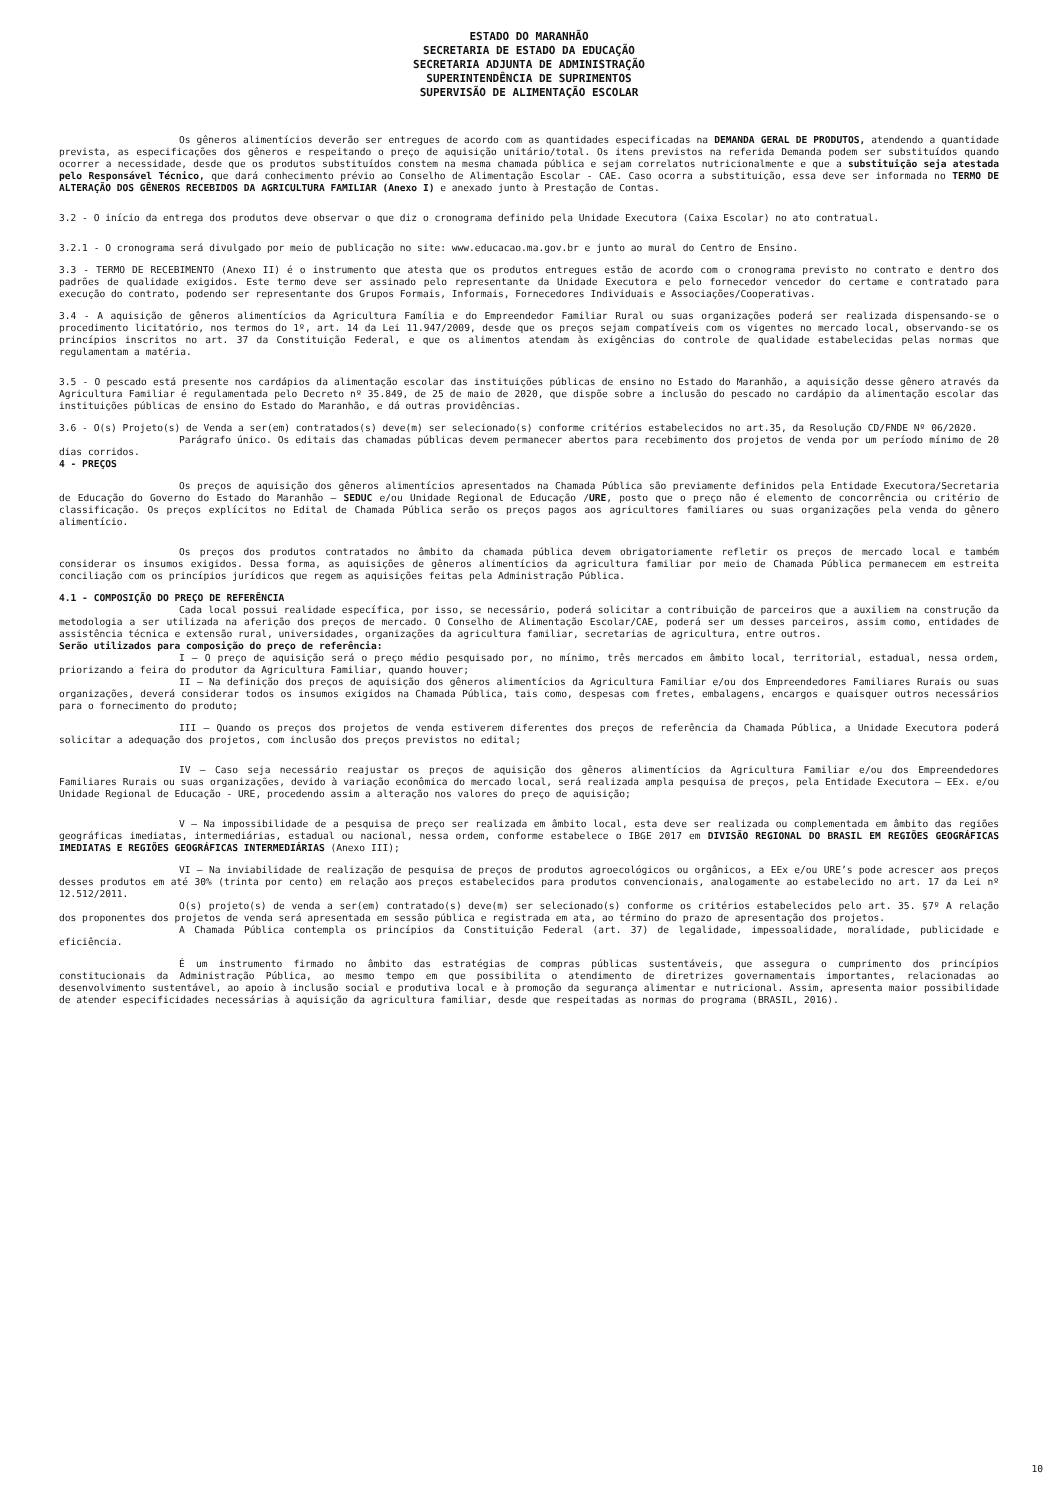ESTADO DO MARANHÃO
SECRETARIA DE ESTADO DA EDUCAÇÃO
SECRETARIA ADJUNTA DE ADMINISTRAÇÃO
SUPERINTENDÊNCIA DE SUPRIMENTOS
SUPERVISÃO DE ALIMENTAÇÃO ESCOLAR
Os gêneros alimentícios deverão ser entregues de acordo com as quantidades especificadas na DEMANDA GERAL DE PRODUTOS, atendendo a quantidade prevista, as especificações dos gêneros e respeitando o preço de aquisição unitário/total. Os itens previstos na referida Demanda podem ser substituídos quando ocorrer a necessidade, desde que os produtos substituídos constem na mesma chamada pública e sejam correlatos nutricionalmente e que a substituição seja atestada pelo Responsável Técnico, que dará conhecimento prévio ao Conselho de Alimentação Escolar - CAE. Caso ocorra a substituição, essa deve ser informada no TERMO DE ALTERAÇÃO DOS GÊNEROS RECEBIDOS DA AGRICULTURA FAMILIAR (Anexo I) e anexado junto à Prestação de Contas.
3.2 - O início da entrega dos produtos deve observar o que diz o cronograma definido pela Unidade Executora (Caixa Escolar) no ato contratual.
3.2.1 - O cronograma será divulgado por meio de publicação no site: www.educacao.ma.gov.br e junto ao mural do Centro de Ensino.
3.3 - TERMO DE RECEBIMENTO (Anexo II) é o instrumento que atesta que os produtos entregues estão de acordo com o cronograma previsto no contrato e dentro dos padrões de qualidade exigidos. Este termo deve ser assinado pelo representante da Unidade Executora e pelo fornecedor vencedor do certame e contratado para execução do contrato, podendo ser representante dos Grupos Formais, Informais, Fornecedores Individuais e Associações/Cooperativas.
3.4 - A aquisição de gêneros alimentícios da Agricultura Família e do Empreendedor Familiar Rural ou suas organizações poderá ser realizada dispensando-se o procedimento licitatório, nos termos do 1º, art. 14 da Lei 11.947/2009, desde que os preços sejam compatíveis com os vigentes no mercado local, observando-se os princípios inscritos no art. 37 da Constituição Federal, e que os alimentos atendam às exigências do controle de qualidade estabelecidas pelas normas que regulamentam a matéria.
3.5 - O pescado está presente nos cardápios da alimentação escolar das instituições públicas de ensino no Estado do Maranhão, a aquisição desse gênero através da Agricultura Familiar é regulamentada pelo Decreto nº 35.849, de 25 de maio de 2020, que dispõe sobre a inclusão do pescado no cardápio da alimentação escolar das instituições públicas de ensino do Estado do Maranhão, e dá outras providências.
3.6 - O(s) Projeto(s) de Venda a ser(em) contratados(s) deve(m) ser selecionado(s) conforme critérios estabelecidos no art.35, da Resolução CD/FNDE Nº 06/2020.
Parágrafo único. Os editais das chamadas públicas devem permanecer abertos para recebimento dos projetos de venda por um período mínimo de 20 dias corridos.
4 - PREÇOS
Os preços de aquisição dos gêneros alimentícios apresentados na Chamada Pública são previamente definidos pela Entidade Executora/Secretaria de Educação do Governo do Estado do Maranhão – SEDUC e/ou Unidade Regional de Educação /URE, posto que o preço não é elemento de concorrência ou critério de classificação. Os preços explícitos no Edital de Chamada Pública serão os preços pagos aos agricultores familiares ou suas organizações pela venda do gênero alimentício.
Os preços dos produtos contratados no âmbito da chamada pública devem obrigatoriamente refletir os preços de mercado local e também considerar os insumos exigidos. Dessa forma, as aquisições de gêneros alimentícios da agricultura familiar por meio de Chamada Pública permanecem em estreita conciliação com os princípios jurídicos que regem as aquisições feitas pela Administração Pública.
4.1 - COMPOSIÇÃO DO PREÇO DE REFERÊNCIA
Cada local possui realidade específica, por isso, se necessário, poderá solicitar a contribuição de parceiros que a auxiliem na construção da metodologia a ser utilizada na aferição dos preços de mercado. O Conselho de Alimentação Escolar/CAE, poderá ser um desses parceiros, assim como, entidades de assistência técnica e extensão rural, universidades, organizações da agricultura familiar, secretarias de agricultura, entre outros.
Serão utilizados para composição do preço de referência:
I – O preço de aquisição será o preço médio pesquisado por, no mínimo, três mercados em âmbito local, territorial, estadual, nessa ordem, priorizando a feira do produtor da Agricultura Familiar, quando houver;
II – Na definição dos preços de aquisição dos gêneros alimentícios da Agricultura Familiar e/ou dos Empreendedores Familiares Rurais ou suas organizações, deverá considerar todos os insumos exigidos na Chamada Pública, tais como, despesas com fretes, embalagens, encargos e quaisquer outros necessários para o fornecimento do produto;
III – Quando os preços dos projetos de venda estiverem diferentes dos preços de referência da Chamada Pública, a Unidade Executora poderá solicitar a adequação dos projetos, com inclusão dos preços previstos no edital;
IV – Caso seja necessário reajustar os preços de aquisição dos gêneros alimentícios da Agricultura Familiar e/ou dos Empreendedores Familiares Rurais ou suas organizações, devido à variação econômica do mercado local, será realizada ampla pesquisa de preços, pela Entidade Executora – EEx. e/ou Unidade Regional de Educação - URE, procedendo assim a alteração nos valores do preço de aquisição;
V – Na impossibilidade de a pesquisa de preço ser realizada em âmbito local, esta deve ser realizada ou complementada em âmbito das regiões geográficas imediatas, intermediárias, estadual ou nacional, nessa ordem, conforme estabelece o IBGE 2017 em DIVISÃO REGIONAL DO BRASIL EM REGIÕES GEOGRÁFICAS IMEDIATAS E REGIÕES GEOGRÁFICAS INTERMEDIÁRIAS (Anexo III);
VI – Na inviabilidade de realização de pesquisa de preços de produtos agroecológicos ou orgânicos, a EEx e/ou URE’s pode acrescer aos preços desses produtos em até 30% (trinta por cento) em relação aos preços estabelecidos para produtos convencionais, analogamente ao estabelecido no art. 17 da Lei nº 12.512/2011.
O(s) projeto(s) de venda a ser(em) contratado(s) deve(m) ser selecionado(s) conforme os critérios estabelecidos pelo art. 35. §7º A relação dos proponentes dos projetos de venda será apresentada em sessão pública e registrada em ata, ao término do prazo de apresentação dos projetos.
A Chamada Pública contempla os princípios da Constituição Federal (art. 37) de legalidade, impessoalidade, moralidade, publicidade e eficiência.
É um instrumento firmado no âmbito das estratégias de compras públicas sustentáveis, que assegura o cumprimento dos princípios constitucionais da Administração Pública, ao mesmo tempo em que possibilita o atendimento de diretrizes governamentais importantes, relacionadas ao desenvolvimento sustentável, ao apoio à inclusão social e produtiva local e à promoção da segurança alimentar e nutricional. Assim, apresenta maior possibilidade de atender especificidades necessárias à aquisição da agricultura familiar, desde que respeitadas as normas do programa (BRASIL, 2016).
10